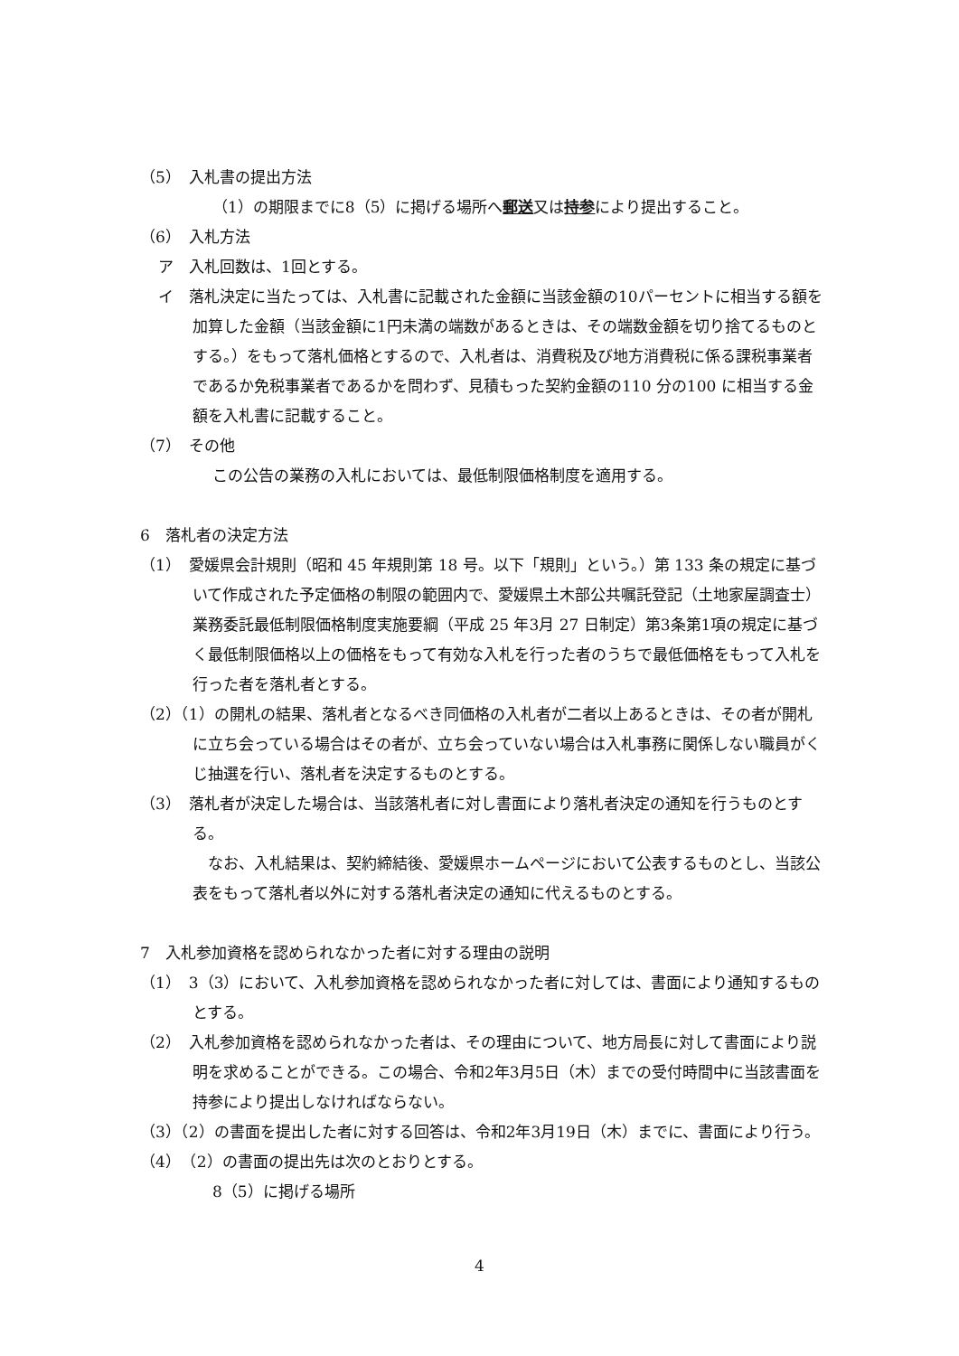（5）　入札書の提出方法
（1）の期限までに8（5）に掲げる場所へ郵送又は持参により提出すること。
（6）　入札方法
ア　入札回数は、1回とする。
イ　落札決定に当たっては、入札書に記載された金額に当該金額の10パーセントに相当する額を加算した金額（当該金額に1円未満の端数があるときは、その端数金額を切り捨てるものとする。）をもって落札価格とするので、入札者は、消費税及び地方消費税に係る課税事業者であるか免税事業者であるかを問わず、見積もった契約金額の110 分の100 に相当する金額を入札書に記載すること。
（7）　その他
この公告の業務の入札においては、最低制限価格制度を適用する。
6　落札者の決定方法
（1）　愛媛県会計規則（昭和 45 年規則第 18 号。以下「規則」という。）第 133 条の規定に基づいて作成された予定価格の制限の範囲内で、愛媛県土木部公共嘱託登記（土地家屋調査士）業務委託最低制限価格制度実施要綱（平成 25 年3月 27 日制定）第3条第1項の規定に基づく最低制限価格以上の価格をもって有効な入札を行った者のうちで最低価格をもって入札を行った者を落札者とする。
（2）（1）の開札の結果、落札者となるべき同価格の入札者が二者以上あるときは、その者が開札に立ち会っている場合はその者が、立ち会っていない場合は入札事務に関係しない職員がくじ抽選を行い、落札者を決定するものとする。
（3）　落札者が決定した場合は、当該落札者に対し書面により落札者決定の通知を行うものとする。
　なお、入札結果は、契約締結後、愛媛県ホームページにおいて公表するものとし、当該公表をもって落札者以外に対する落札者決定の通知に代えるものとする。
7　入札参加資格を認められなかった者に対する理由の説明
（1）　3（3）において、入札参加資格を認められなかった者に対しては、書面により通知するものとする。
（2）　入札参加資格を認められなかった者は、その理由について、地方局長に対して書面により説明を求めることができる。この場合、令和2年3月5日（木）までの受付時間中に当該書面を持参により提出しなければならない。
（3）（2）の書面を提出した者に対する回答は、令和2年3月19日（木）までに、書面により行う。
（4）　（2）の書面の提出先は次のとおりとする。
8（5）に掲げる場所
4